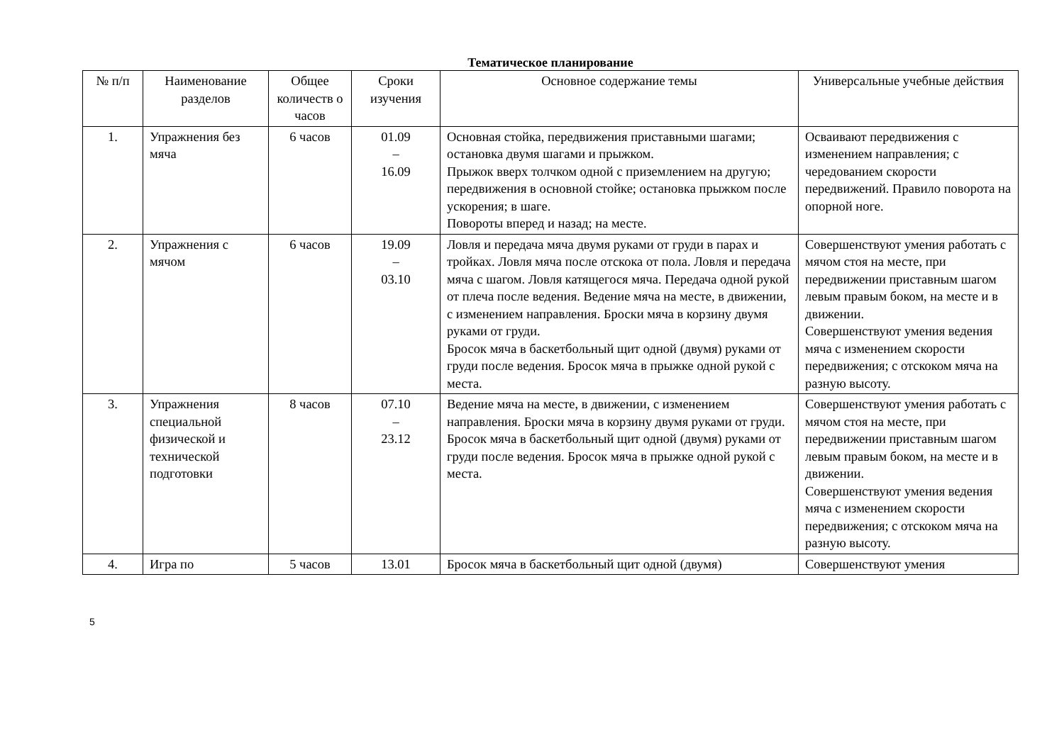Тематическое планирование
| № п/п | Наименование разделов | Общее количеств о часов | Сроки изучения | Основное содержание темы | Универсальные учебные действия |
| --- | --- | --- | --- | --- | --- |
| 1. | Упражнения без мяча | 6 часов | 01.09 – 16.09 | Основная стойка, передвижения приставными шагами; остановка двумя шагами и прыжком. Прыжок вверх толчком одной с приземлением на другую; передвижения в основной стойке; остановка прыжком после ускорения; в шаге. Повороты вперед и назад; на месте. | Осваивают передвижения с изменением направления; с чередованием скорости передвижений. Правило поворота на опорной ноге. |
| 2. | Упражнения с мячом | 6 часов | 19.09 – 03.10 | Ловля и передача мяча двумя руками от груди в парах и тройках. Ловля мяча после отскока от пола. Ловля и передача мяча с шагом. Ловля катящегося мяча. Передача одной рукой от плеча после ведения. Ведение мяча на месте, в движении, с изменением направления. Броски мяча в корзину двумя руками от груди. Бросок мяча в баскетбольный щит одной (двумя) руками от груди после ведения. Бросок мяча в прыжке одной рукой с места. | Совершенствуют умения работать с мячом стоя на месте, при передвижении приставным шагом левым правым боком, на месте и в движении. Совершенствуют умения ведения мяча с изменением скорости передвижения; с отскоком мяча на разную высоту. |
| 3. | Упражнения специальной физической и технической подготовки | 8 часов | 07.10 – 23.12 | Ведение мяча на месте, в движении, с изменением направления. Броски мяча в корзину двумя руками от груди. Бросок мяча в баскетбольный щит одной (двумя) руками от груди после ведения. Бросок мяча в прыжке одной рукой с места. | Совершенствуют умения работать с мячом стоя на месте, при передвижении приставным шагом левым правым боком, на месте и в движении. Совершенствуют умения ведения мяча с изменением скорости передвижения; с отскоком мяча на разную высоту. |
| 4. | Игра по | 5 часов | 13.01 | Бросок мяча в баскетбольный щит одной (двумя) | Совершенствуют умения |
5